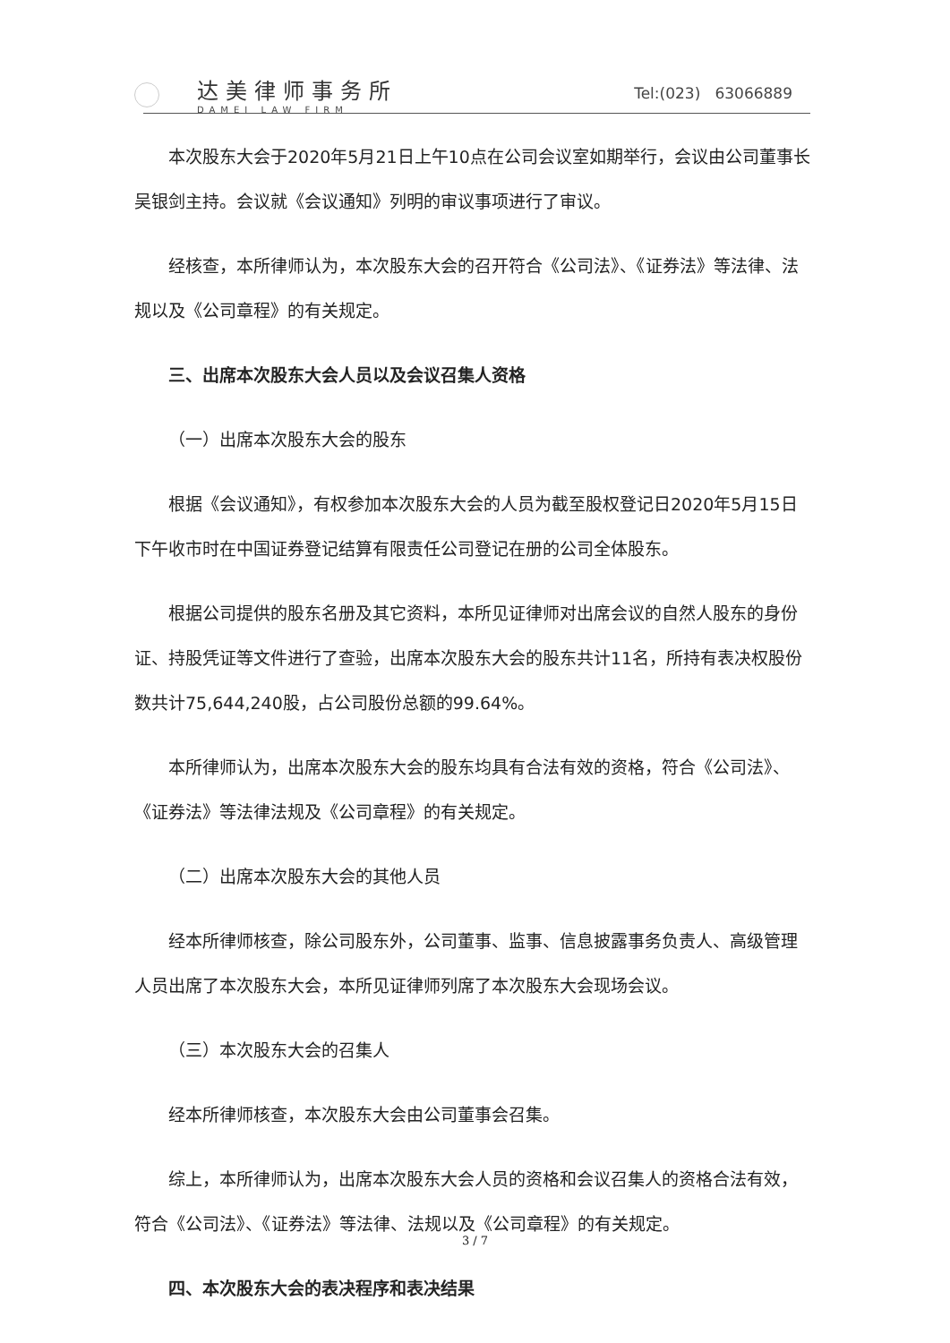达美律师事务所
DAMEI LAW FIRM
Tel:(023) 63066889
本次股东大会于2020年5月21日上午10点在公司会议室如期举行，会议由公司董事长吴银剑主持。会议就《会议通知》列明的审议事项进行了审议。
经核查，本所律师认为，本次股东大会的召开符合《公司法》、《证券法》等法律、法规以及《公司章程》的有关规定。
三、出席本次股东大会人员以及会议召集人资格
（一）出席本次股东大会的股东
根据《会议通知》，有权参加本次股东大会的人员为截至股权登记日2020年5月15日下午收市时在中国证券登记结算有限责任公司登记在册的公司全体股东。
根据公司提供的股东名册及其它资料，本所见证律师对出席会议的自然人股东的身份证、持股凭证等文件进行了查验，出席本次股东大会的股东共计11名，所持有表决权股份数共计75,644,240股，占公司股份总额的99.64%。
本所律师认为，出席本次股东大会的股东均具有合法有效的资格，符合《公司法》、《证券法》等法律法规及《公司章程》的有关规定。
（二）出席本次股东大会的其他人员
经本所律师核查，除公司股东外，公司董事、监事、信息披露事务负责人、高级管理人员出席了本次股东大会，本所见证律师列席了本次股东大会现场会议。
（三）本次股东大会的召集人
经本所律师核查，本次股东大会由公司董事会召集。
综上，本所律师认为，出席本次股东大会人员的资格和会议召集人的资格合法有效，符合《公司法》、《证券法》等法律、法规以及《公司章程》的有关规定。
四、本次股东大会的表决程序和表决结果
3 / 7